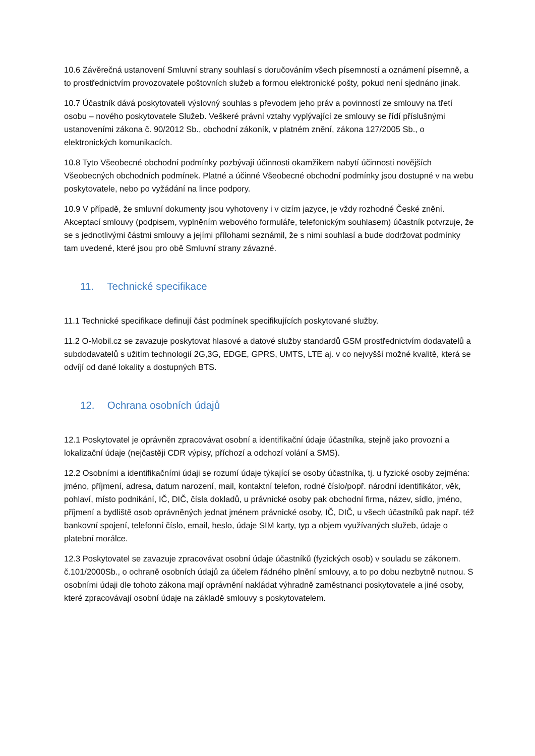10.6 Závěrečná ustanovení Smluvní strany souhlasí s doručováním všech písemností a oznámení písemně, a to prostřednictvím provozovatele poštovních služeb a formou elektronické pošty, pokud není sjednáno jinak.
10.7 Účastník dává poskytovateli výslovný souhlas s převodem jeho práv a povinností ze smlouvy na třetí osobu – nového poskytovatele Služeb. Veškeré právní vztahy vyplývající ze smlouvy se řídí příslušnými ustanoveními zákona č. 90/2012 Sb., obchodní zákoník, v platném znění, zákona 127/2005 Sb., o elektronických komunikacích.
10.8 Tyto Všeobecné obchodní podmínky pozbývají účinnosti okamžikem nabytí účinnosti novějších Všeobecných obchodních podmínek. Platné a účinné Všeobecné obchodní podmínky jsou dostupné v na webu poskytovatele, nebo po vyžádání na lince podpory.
10.9 V případě, že smluvní dokumenty jsou vyhotoveny i v cizím jazyce, je vždy rozhodné České znění. Akceptací smlouvy (podpisem, vyplněním webového formuláře, telefonickým souhlasem) účastník potvrzuje, že se s jednotlivými částmi smlouvy a jejími přílohami seznámil, že s nimi souhlasí a bude dodržovat podmínky tam uvedené, které jsou pro obě Smluvní strany závazné.
11. Technické specifikace
11.1 Technické specifikace definují část podmínek specifikujících poskytované služby.
11.2 O-Mobil.cz se zavazuje poskytovat hlasové a datové služby standardů GSM prostřednictvím dodavatelů a subdodavatelů s užitím technologií 2G,3G, EDGE, GPRS, UMTS, LTE aj. v co nejvyšší možné kvalitě, která se odvíjí od dané lokality a dostupných BTS.
12. Ochrana osobních údajů
12.1 Poskytovatel je oprávněn zpracovávat osobní a identifikační údaje účastníka, stejně jako provozní a lokalizační údaje (nejčastěji CDR výpisy, příchozí a odchozí volání a SMS).
12.2 Osobními a identifikačními údaji se rozumí údaje týkající se osoby účastníka, tj. u fyzické osoby zejména: jméno, příjmení, adresa, datum narození, mail, kontaktní telefon, rodné číslo/popř. národní identifikátor, věk, pohlaví, místo podnikání, IČ, DIČ, čísla dokladů, u právnické osoby pak obchodní firma, název, sídlo, jméno, příjmení a bydliště osob oprávněných jednat jménem právnické osoby, IČ, DIČ, u všech účastníků pak např. též bankovní spojení, telefonní číslo, email, heslo, údaje SIM karty, typ a objem využívaných služeb, údaje o platební morálce.
12.3 Poskytovatel se zavazuje zpracovávat osobní údaje účastníků (fyzických osob) v souladu se zákonem. č.101/2000Sb., o ochraně osobních údajů za účelem řádného plnění smlouvy, a to po dobu nezbytně nutnou. S osobními údaji dle tohoto zákona mají oprávnění nakládat výhradně zaměstnanci poskytovatele a jiné osoby, které zpracovávají osobní údaje na základě smlouvy s poskytovatelem.